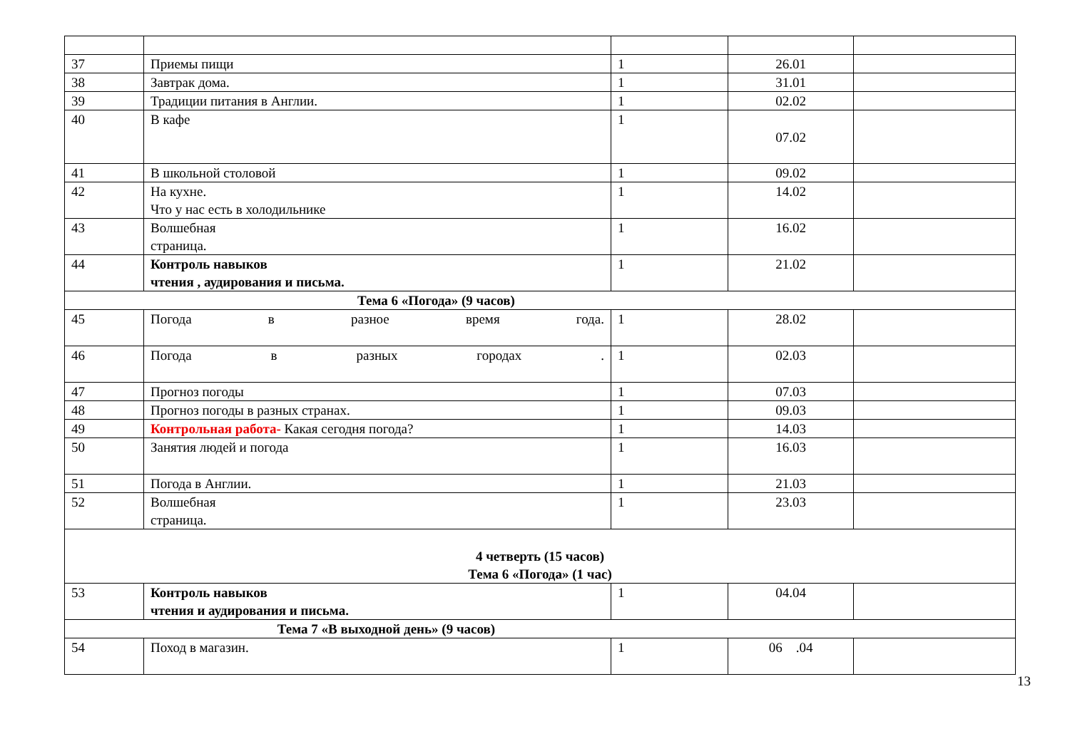| 37 | Приемы пищи | 1 | 26.01 | |
| 38 | Завтрак дома. | 1 | 31.01 | |
| 39 | Традиции питания в Англии. | 1 | 02.02 | |
| 40 | В кафе | 1 | 07.02 | |
| 41 | В школьной столовой | 1 | 09.02 | |
| 42 | На кухне. Что у нас есть в холодильнике | 1 | 14.02 | |
| 43 | Волшебная страница. | 1 | 16.02 | |
| 44 | Контроль навыков чтения , аудирования и письма. | 1 | 21.02 | |
| Тема 6 «Погода» (9 часов) | | | | |
| 45 | Погода в разное время года. | 1 | 28.02 | |
| 46 | Погода в разных городах . | 1 | 02.03 | |
| 47 | Прогноз погоды | 1 | 07.03 | |
| 48 | Прогноз погоды в разных странах. | 1 | 09.03 | |
| 49 | Контрольная работа- Какая сегодня погода? | 1 | 14.03 | |
| 50 | Занятия людей и погода | 1 | 16.03 | |
| 51 | Погода в Англии. | 1 | 21.03 | |
| 52 | Волшебная страница. | 1 | 23.03 | |
| 4 четверть (15 часов) Тема 6 «Погода» (1 час) | | | | |
| 53 | Контроль навыков чтения и аудирования и письма. | 1 | 04.04 | |
| Тема 7 «В выходной день» (9 часов) | | | | |
| 54 | Поход в магазин. | 1 | 06 .04 | |
13